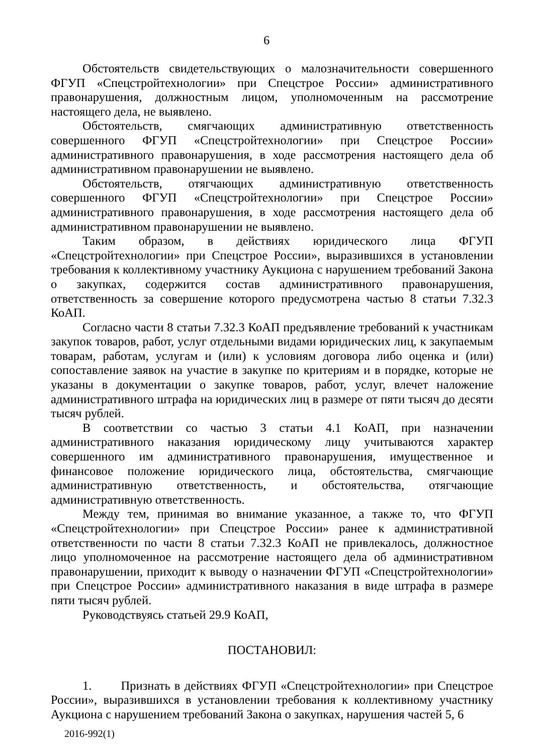6
Обстоятельств свидетельствующих о малозначительности совершенного ФГУП «Спецстройтехнологии» при Спецстрое России» административного правонарушения, должностным лицом, уполномоченным на рассмотрение настоящего дела, не выявлено.
Обстоятельств, смягчающих административную ответственность совершенного ФГУП «Спецстройтехнологии» при Спецстрое России» административного правонарушения, в ходе рассмотрения настоящего дела об административном правонарушении не выявлено.
Обстоятельств, отягчающих административную ответственность совершенного ФГУП «Спецстройтехнологии» при Спецстрое России» административного правонарушения, в ходе рассмотрения настоящего дела об административном правонарушении не выявлено.
Таким образом, в действиях юридического лица ФГУП «Спецстройтехнологии» при Спецстрое России», выразившихся в установлении требования к коллективному участнику Аукциона с нарушением требований Закона о закупках, содержится состав административного правонарушения, ответственность за совершение которого предусмотрена частью 8 статьи 7.32.3 КоАП.
Согласно части 8 статьи 7.32.3 КоАП предъявление требований к участникам закупок товаров, работ, услуг отдельными видами юридических лиц, к закупаемым товарам, работам, услугам и (или) к условиям договора либо оценка и (или) сопоставление заявок на участие в закупке по критериям и в порядке, которые не указаны в документации о закупке товаров, работ, услуг, влечет наложение административного штрафа на юридических лиц в размере от пяти тысяч до десяти тысяч рублей.
В соответствии со частью 3 статьи 4.1 КоАП, при назначении административного наказания юридическому лицу учитываются характер совершенного им административного правонарушения, имущественное и финансовое положение юридического лица, обстоятельства, смягчающие административную ответственность, и обстоятельства, отягчающие административную ответственность.
Между тем, принимая во внимание указанное, а также то, что ФГУП «Спецстройтехнологии» при Спецстрое России» ранее к административной ответственности по части 8 статьи 7.32.3 КоАП не привлекалось, должностное лицо уполномоченное на рассмотрение настоящего дела об административном правонарушении, приходит к выводу о назначении ФГУП «Спецстройтехнологии» при Спецстрое России» административного наказания в виде штрафа в размере пяти тысяч рублей.
Руководствуясь статьей 29.9 КоАП,
ПОСТАНОВИЛ:
1. Признать в действиях ФГУП «Спецстройтехнологии» при Спецстрое России», выразившихся в установлении требования к коллективному участнику Аукциона с нарушением требований Закона о закупках, нарушения частей 5, 6
2016-992(1)